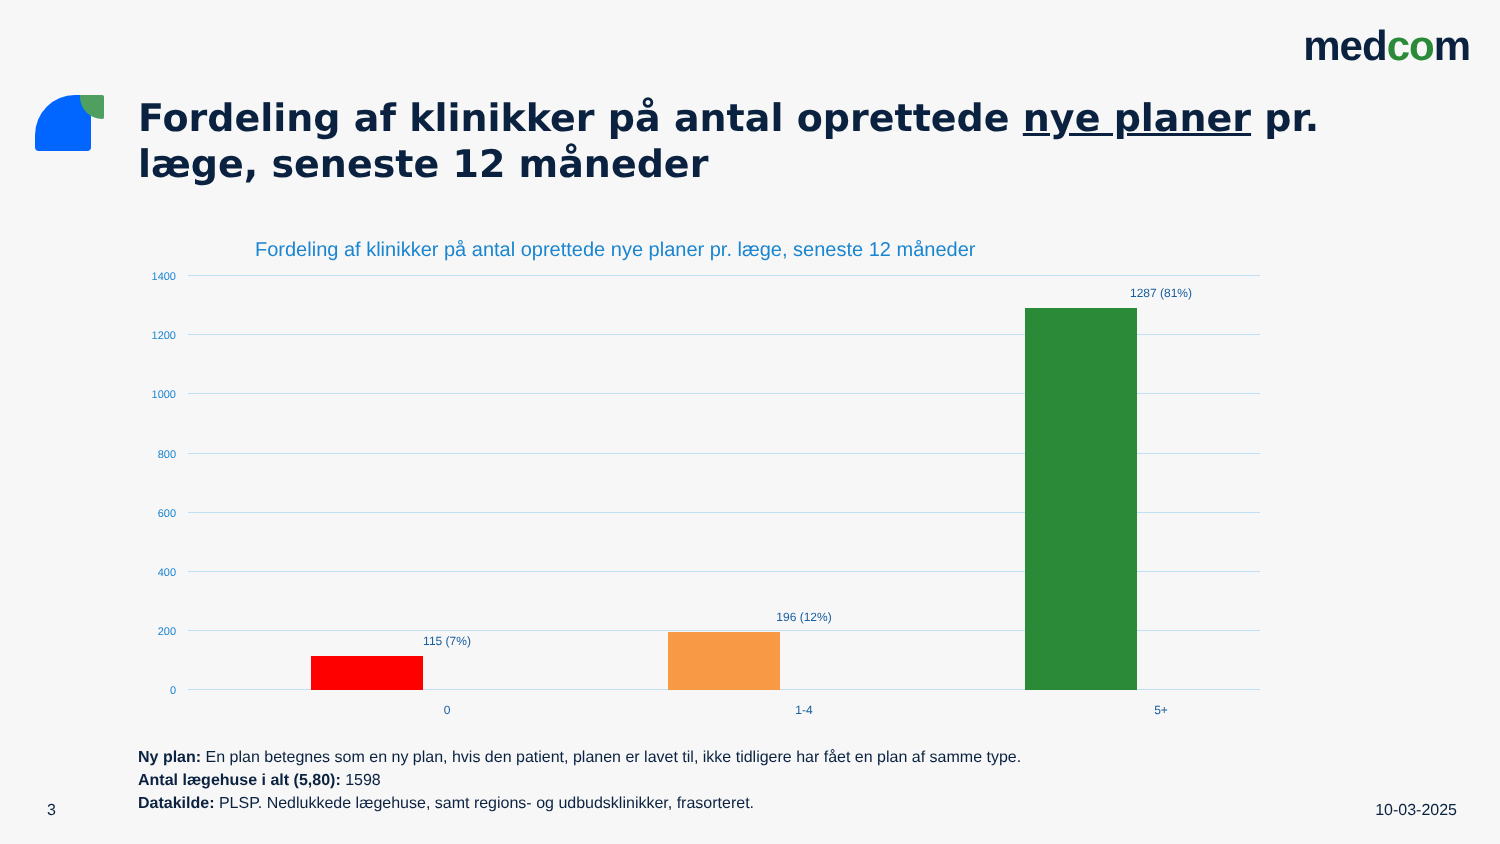medcom
Fordeling af klinikker på antal oprettede nye planer pr. læge, seneste 12 måneder
Fordeling af klinikker på antal oprettede nye planer pr. læge, seneste 12 måneder
1400
1200
1000
800
600
400
200
0
115 (7%)
196 (12%)
1287 (81%)
0 1-4 5+
Ny plan: En plan betegnes som en ny plan, hvis den patient, planen er lavet til, ikke tidligere har fået en plan af samme type.
Antal lægehuse i alt (5,80): 1598
Datakilde: PLSP. Nedlukkede lægehuse, samt regions- og udbudsklinikker, frasorteret.
3 10-03-2025